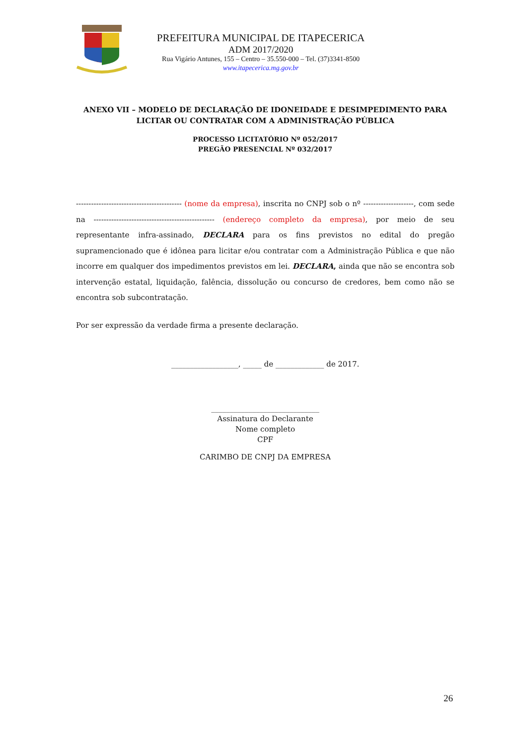PREFEITURA MUNICIPAL DE ITAPECERICA
ADM 2017/2020
Rua Vigário Antunes, 155 – Centro – 35.550-000 – Tel. (37)3341-8500
www.itapecerica.mg.gov.br
ANEXO VII – MODELO DE DECLARAÇÃO DE IDONEIDADE E DESIMPEDIMENTO PARA LICITAR OU CONTRATAR COM A ADMINISTRAÇÃO PÚBLICA
PROCESSO LICITATÓRIO Nº 052/2017
PREGÃO PRESENCIAL Nº 032/2017
------------------------------------------ (nome da empresa), inscrita no CNPJ sob o nº --------------------, com sede na ------------------------------------------------ (endereço completo da empresa), por meio de seu representante infra-assinado, DECLARA para os fins previstos no edital do pregão supramencionado que é idônea para licitar e/ou contratar com a Administração Pública e que não incorre em qualquer dos impedimentos previstos em lei. DECLARA, ainda que não se encontra sob intervenção estatal, liquidação, falência, dissolução ou concurso de credores, bem como não se encontra sob subcontratação.
Por ser expressão da verdade firma a presente declaração.
__________________, _____ de _____________ de 2017.
_____________________________
Assinatura do Declarante
Nome completo
CPF
CARIMBO DE CNPJ DA EMPRESA
26